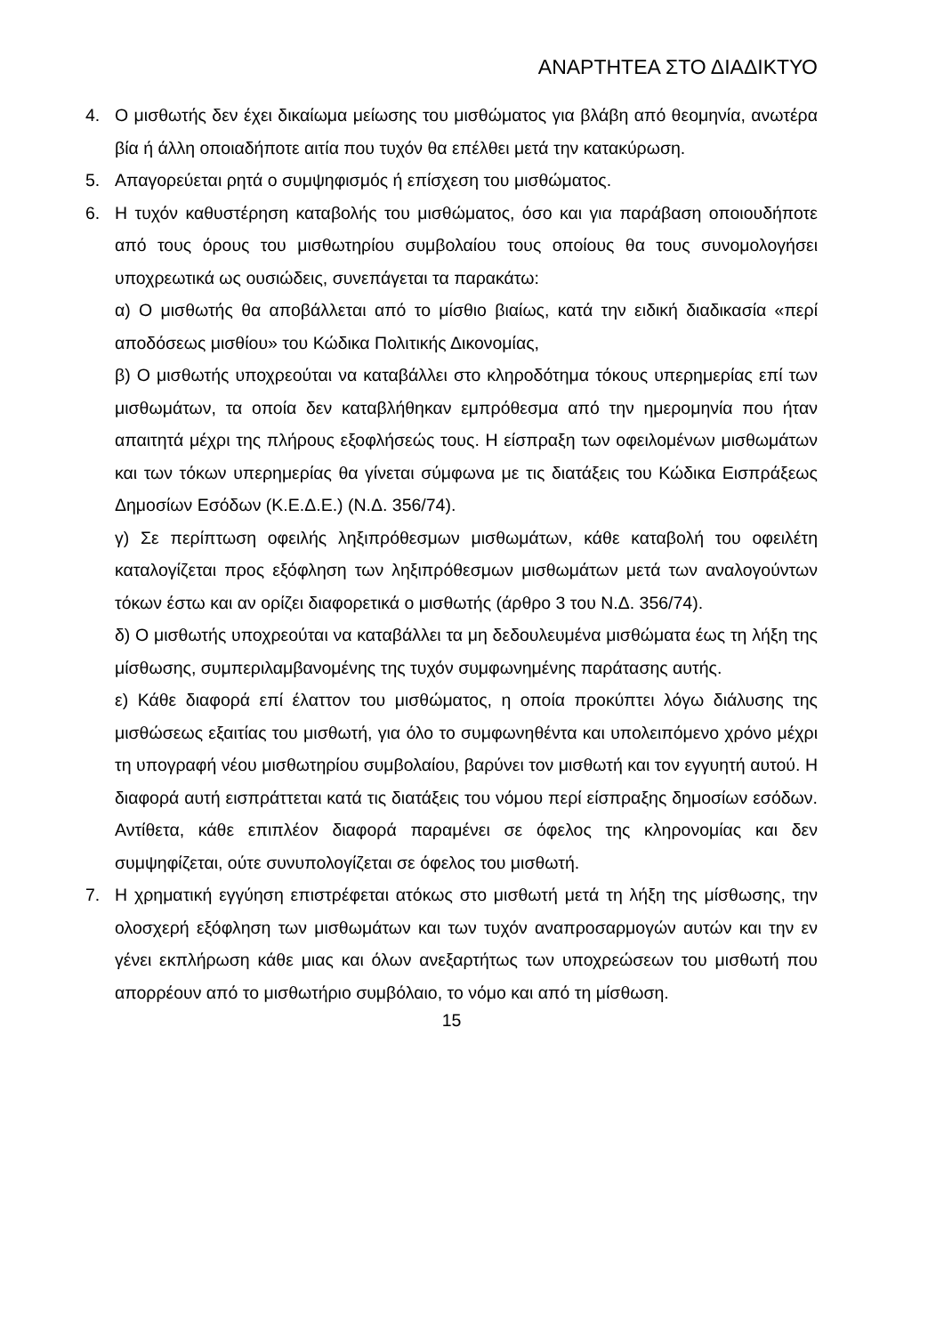ΑΝΑΡΤΗΤΕΑ ΣΤΟ ΔΙΑΔΙΚΤΥΟ
4. Ο μισθωτής δεν έχει δικαίωμα μείωσης του μισθώματος για βλάβη από θεομηνία, ανωτέρα βία ή άλλη οποιαδήποτε αιτία που τυχόν θα επέλθει μετά την κατακύρωση.
5. Απαγορεύεται ρητά ο συμψηφισμός ή επίσχεση του μισθώματος.
6. Η τυχόν καθυστέρηση καταβολής του μισθώματος, όσο και για παράβαση οποιουδήποτε από τους όρους του μισθωτηρίου συμβολαίου τους οποίους θα τους συνομολογήσει υποχρεωτικά ως ουσιώδεις, συνεπάγεται τα παρακάτω:
α) Ο μισθωτής θα αποβάλλεται από το μίσθιο βιαίως, κατά την ειδική διαδικασία «περί αποδόσεως μισθίου» του Κώδικα Πολιτικής Δικονομίας,
β) Ο μισθωτής υποχρεούται να καταβάλλει στο κληροδότημα τόκους υπερημερίας επί των μισθωμάτων, τα οποία δεν καταβλήθηκαν εμπρόθεσμα από την ημερομηνία που ήταν απαιτητά μέχρι της πλήρους εξοφλήσεώς τους. Η είσπραξη των οφειλομένων μισθωμάτων και των τόκων υπερημερίας θα γίνεται σύμφωνα με τις διατάξεις του Κώδικα Εισπράξεως Δημοσίων Εσόδων (Κ.Ε.Δ.Ε.) (Ν.Δ. 356/74).
γ) Σε περίπτωση οφειλής ληξιπρόθεσμων μισθωμάτων, κάθε καταβολή του οφειλέτη καταλογίζεται προς εξόφληση των ληξιπρόθεσμων μισθωμάτων μετά των αναλογούντων τόκων έστω και αν ορίζει διαφορετικά ο μισθωτής (άρθρο 3 του Ν.Δ. 356/74).
δ) Ο μισθωτής υποχρεούται να καταβάλλει τα μη δεδουλευμένα μισθώματα έως τη λήξη της μίσθωσης, συμπεριλαμβανομένης της τυχόν συμφωνημένης παράτασης αυτής.
ε) Κάθε διαφορά επί έλαττον του μισθώματος, η οποία προκύπτει λόγω διάλυσης της μισθώσεως εξαιτίας του μισθωτή, για όλο το συμφωνηθέντα και υπολειπόμενο χρόνο μέχρι τη υπογραφή νέου μισθωτηρίου συμβολαίου, βαρύνει τον μισθωτή και τον εγγυητή αυτού. Η διαφορά αυτή εισπράττεται κατά τις διατάξεις του νόμου περί είσπραξης δημοσίων εσόδων. Αντίθετα, κάθε επιπλέον διαφορά παραμένει σε όφελος της κληρονομίας και δεν συμψηφίζεται, ούτε συνυπολογίζεται σε όφελος του μισθωτή.
7. Η χρηματική εγγύηση επιστρέφεται ατόκως στο μισθωτή μετά τη λήξη της μίσθωσης, την ολοσχερή εξόφληση των μισθωμάτων και των τυχόν αναπροσαρμογών αυτών και την εν γένει εκπλήρωση κάθε μιας και όλων ανεξαρτήτως των υποχρεώσεων του μισθωτή που απορρέουν από το μισθωτήριο συμβόλαιο, το νόμο και από τη μίσθωση.
15